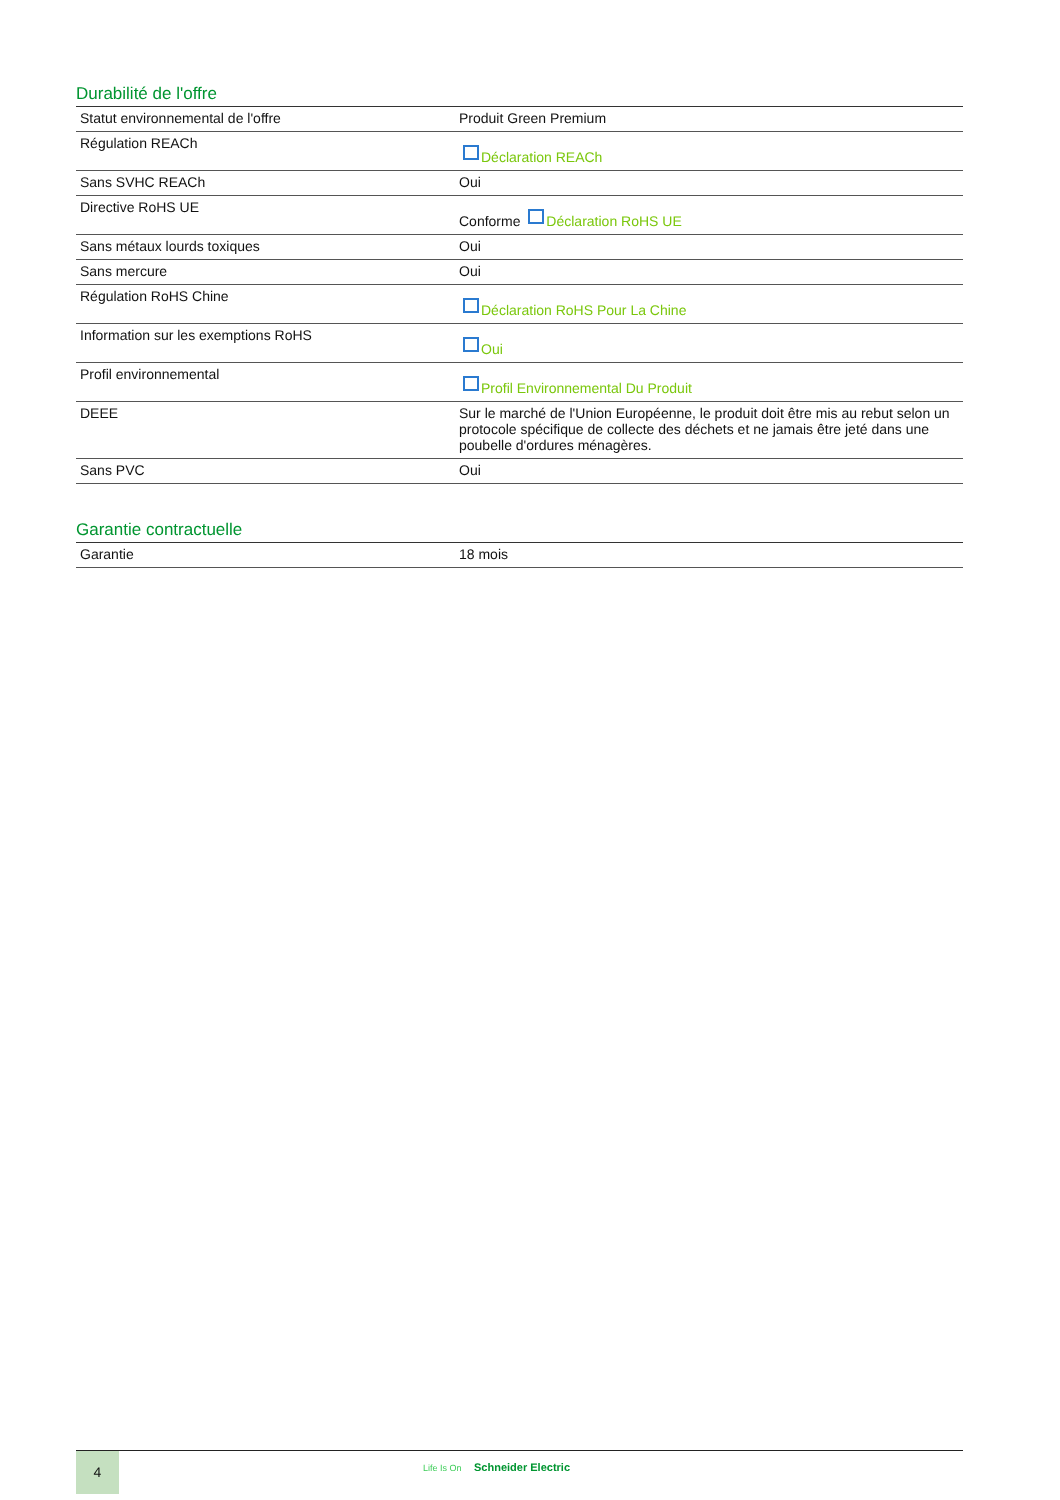Durabilité de l'offre
| Statut environnemental de l'offre | Produit Green Premium |
| Régulation REACh | Déclaration REACh |
| Sans SVHC REACh | Oui |
| Directive RoHS UE | Conforme Déclaration RoHS UE |
| Sans métaux lourds toxiques | Oui |
| Sans mercure | Oui |
| Régulation RoHS Chine | Déclaration RoHS Pour La Chine |
| Information sur les exemptions RoHS | Oui |
| Profil environnemental | Profil Environnemental Du Produit |
| DEEE | Sur le marché de l'Union Européenne, le produit doit être mis au rebut selon un protocole spécifique de collecte des déchets et ne jamais être jeté dans une poubelle d'ordures ménagères. |
| Sans PVC | Oui |
Garantie contractuelle
| Garantie | 18 mois |
4
Life Is On Schneider Electric